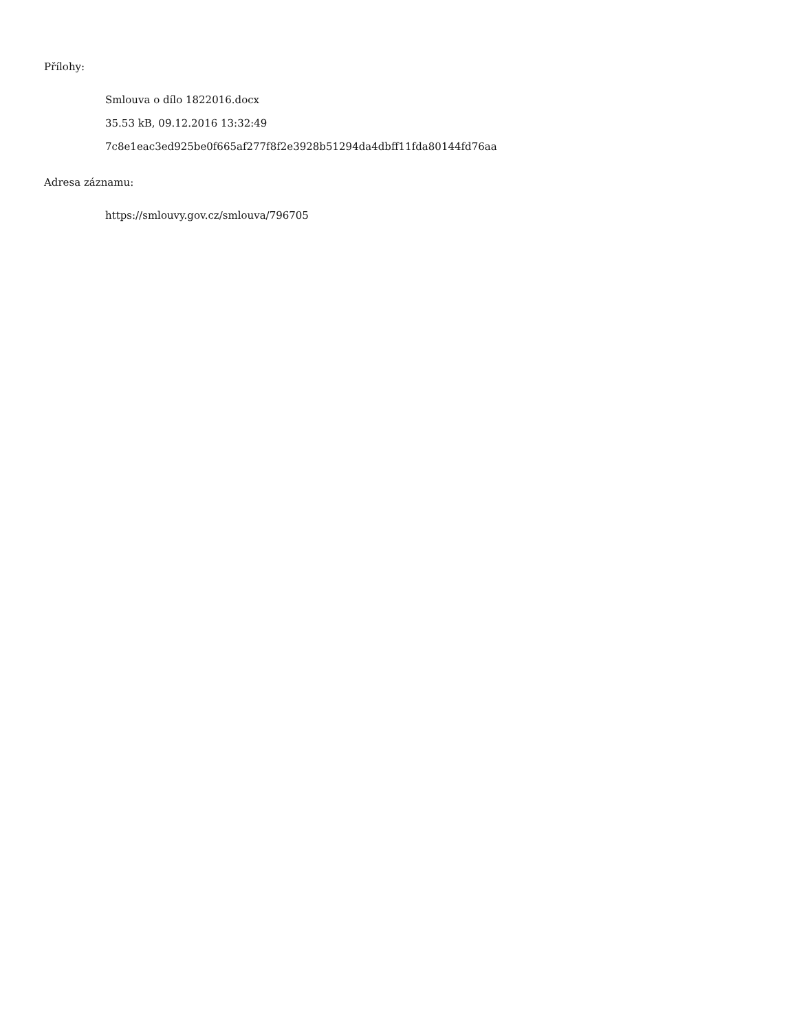Přílohy:
Smlouva o dílo 1822016.docx
35.53 kB, 09.12.2016 13:32:49
7c8e1eac3ed925be0f665af277f8f2e3928b51294da4dbff11fda80144fd76aa
Adresa záznamu:
https://smlouvy.gov.cz/smlouva/796705